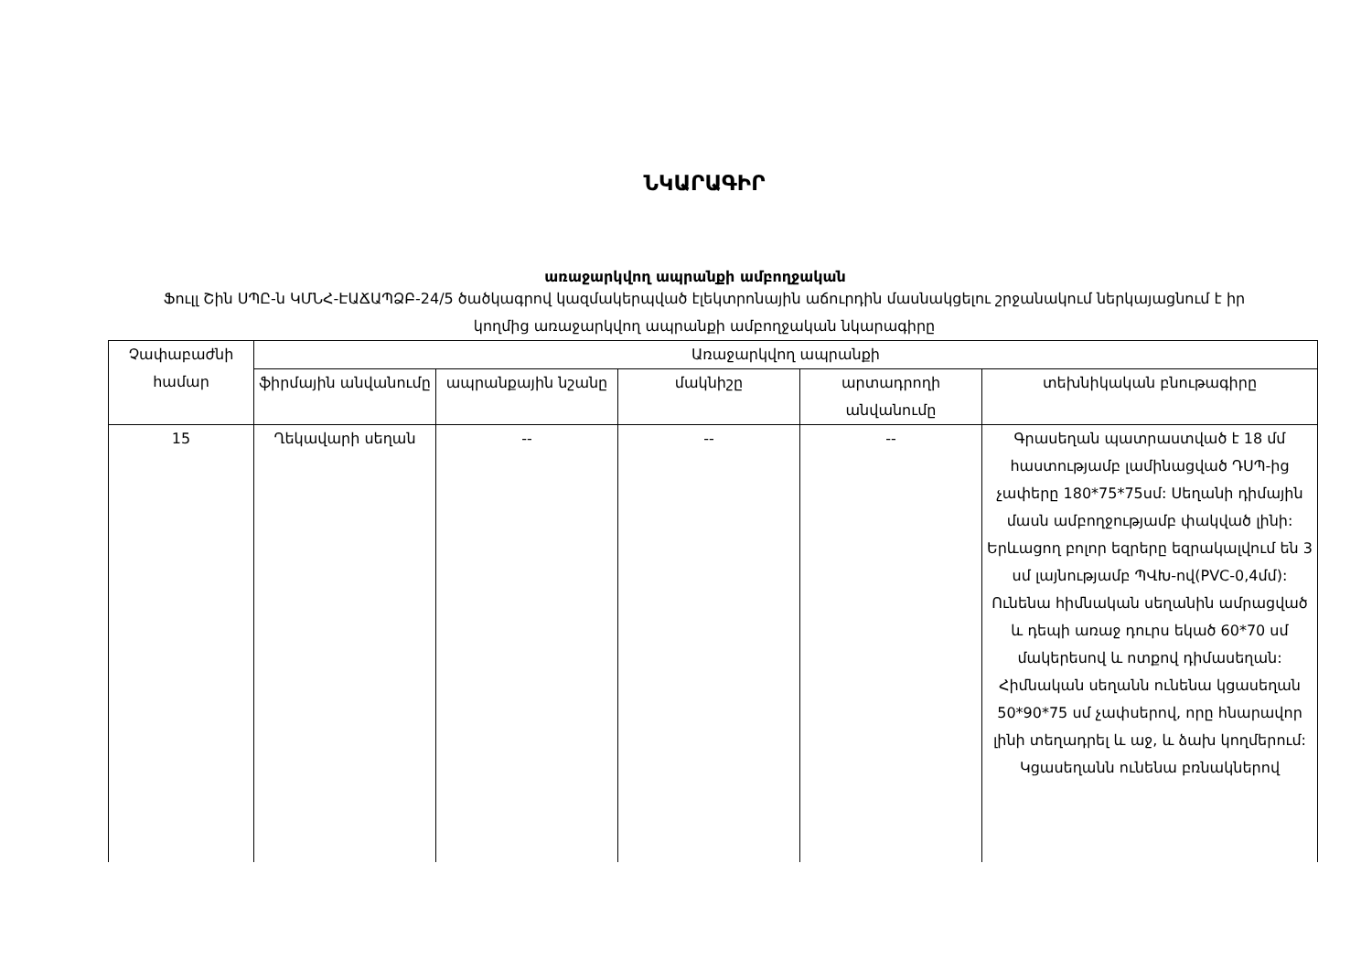ՆԿԱՐԱԳԻՐ
առաջարկվող ապրանքի ամբողջական
Ֆուլլ Շին ՍՊԸ-ն ԿՄՆՀ-ԷԱՃԱՊՁԲ-24/5 ծածկագրով կազմակերպված էլեկտրոնային աճուրդին մասնակցելու շրջանակում ներկայացնում է իր կողմից առաջարկվող ապրանքի ամբողջական նկարագիրը
| Չափաբաժնի համար | Առաջարկվող ապրանքի | | | | |
| --- | --- | --- | --- | --- | --- |
| | ֆիրմային անվանումը | ապրանքային նշանը | մակնիշը | արտադրողի անվանումը | տեխնիկական բնութագիրը |
| 15 | Ղեկավարի սեղան | -- | -- | -- | Գրասեղան պատրաստված է 18 մմ հաստությամբ լամինացված ԴՍՊ-ից չափերը 180*75*75սմ: Սեղանի դիմային մասն ամբողջությամբ փակված լինի: Երևացող բոլոր եզրերը եզրակալվում են 3 սմ լայնությամբ ՊՎԽ-ով(PVC-0,4մմ): Ունենա հիմնական սեղանին ամրացված և դեպի առաջ դուրս եկած 60*70 սմ մակերեսով և ոտքով դիմասեղան: Հիմնական սեղանն ունենա կցասեղան 50*90*75 սմ չափսերով, որը հնարավոր լինի տեղադրել և աջ, և ձախ կողմերում: Կցասեղանն ունենա բռնակներով |